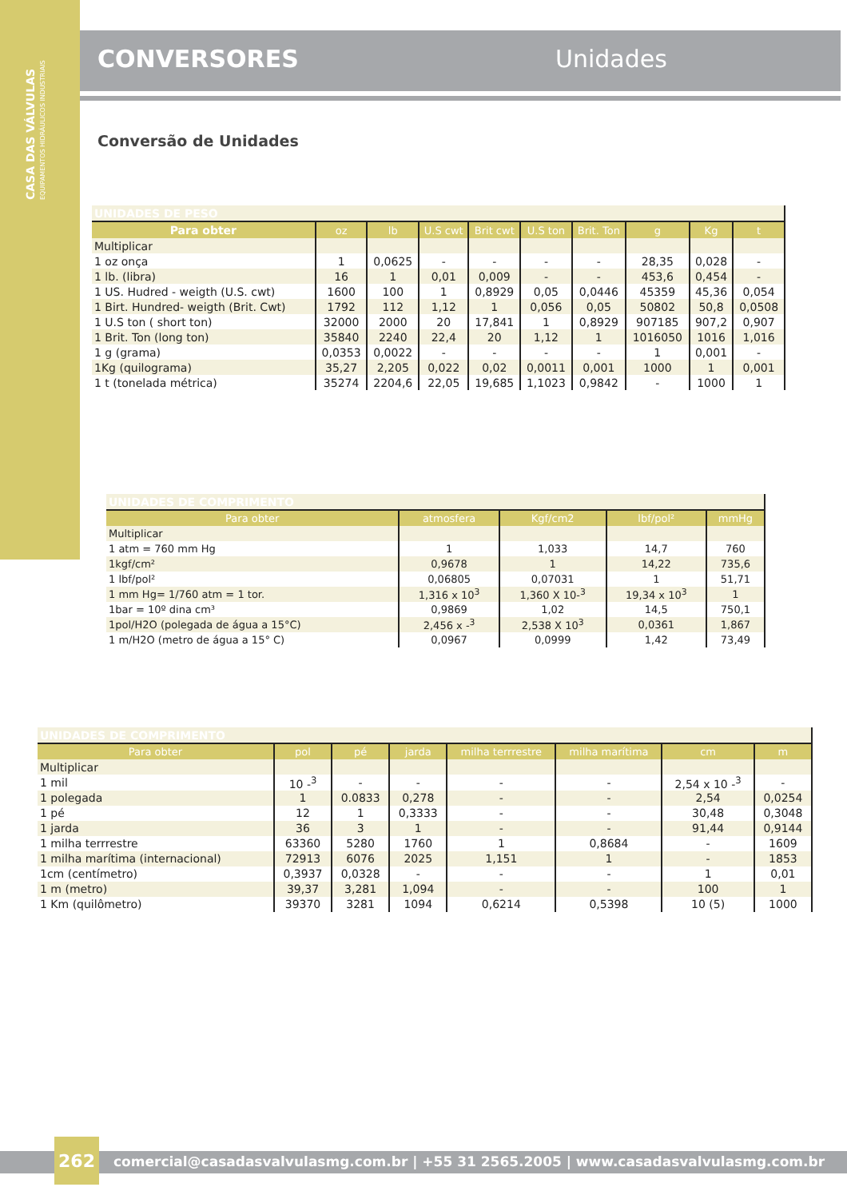CASA DAS VÁLVULAS
EQUIPAMENTOS HIDRÁULICOS INDUSTRIAIS
CONVERSORES Unidades
Conversão de Unidades
| UNIDADES DE PESO | | | | | | | | | |
| Para obter | oz | lb | U.S cwt | Brit cwt | U.S ton | Brit. Ton | g | Kg | t |
| Multiplicar | | | | | | | | | |
| 1 oz onça | 1 | 0,0625 | - | - | - | - | 28,35 | 0,028 | - |
| 1 lb. (libra) | 16 | 1 | 0,01 | 0,009 | - | - | 453,6 | 0,454 | - |
| 1 US. Hudred - weigth (U.S. cwt) | 1600 | 100 | 1 | 0,8929 | 0,05 | 0,0446 | 45359 | 45,36 | 0,054 |
| 1 Birt. Hundred- weigth (Brit. Cwt) | 1792 | 112 | 1,12 | 1 | 0,056 | 0,05 | 50802 | 50,8 | 0,0508 |
| 1 U.S ton ( short ton) | 32000 | 2000 | 20 | 17,841 | 1 | 0,8929 | 907185 | 907,2 | 0,907 |
| 1 Brit. Ton (long ton) | 35840 | 2240 | 22,4 | 20 | 1,12 | 1 | 1016050 | 1016 | 1,016 |
| 1 g (grama) | 0,0353 | 0,0022 | - | - | - | - | 1 | 0,001 | - |
| 1Kg (quilograma) | 35,27 | 2,205 | 0,022 | 0,02 | 0,0011 | 0,001 | 1000 | 1 | 0,001 |
| 1 t (tonelada métrica) | 35274 | 2204,6 | 22,05 | 19,685 | 1,1023 | 0,9842 | - | 1000 | 1 |
| UNIDADES DE COMPRIMENTO | | | | |
| Para obter | atmosfera | Kgf/cm2 | lbf/pol² | mmHg |
| Multiplicar | | | | |
| 1 atm = 760 mm Hg | 1 | 1,033 | 14,7 | 760 |
| 1kgf/cm² | 0,9678 | 1 | 14,22 | 735,6 |
| 1 lbf/pol² | 0,06805 | 0,07031 | 1 | 51,71 |
| 1 mm Hg= 1/760 atm = 1 tor. | 1,316 x 10<sup>3</sup> | 1,360 X 10-<sup>3</sup> | 19,34 x 10<sup>3</sup> | 1 |
| 1bar = 10º dina cm³ | 0,9869 | 1,02 | 14,5 | 750,1 |
| 1pol/H2O (polegada de água a 15°C) | 2,456 x -<sup>3</sup> | 2,538 X 10<sup>3</sup> | 0,0361 | 1,867 |
| 1 m/H2O (metro de água a 15° C) | 0,0967 | 0,0999 | 1,42 | 73,49 |
| UNIDADES DE COMPRIMENTO | | | | | | | |
| Para obter | pol | pé | jarda | milha terrrestre | milha marítima | cm | m |
| Multiplicar | | | | | | | |
| 1 mil | 10 -<sup>3</sup> | - | - | - | - | 2,54 x 10 -<sup>3</sup> | - |
| 1 polegada | 1 | 0.0833 | 0,278 | - | - | 2,54 | 0,0254 |
| 1 pé | 12 | 1 | 0,3333 | - | - | 30,48 | 0,3048 |
| 1 jarda | 36 | 3 | 1 | - | - | 91,44 | 0,9144 |
| 1 milha terrrestre | 63360 | 5280 | 1760 | 1 | 0,8684 | - | 1609 |
| 1 milha marítima (internacional) | 72913 | 6076 | 2025 | 1,151 | 1 | - | 1853 |
| 1cm (centímetro) | 0,3937 | 0,0328 | - | - | - | 1 | 0,01 |
| 1 m (metro) | 39,37 | 3,281 | 1,094 | - | - | 100 | 1 |
| 1 Km (quilômetro) | 39370 | 3281 | 1094 | 0,6214 | 0,5398 | 10 (5) | 1000 |
262
comercial@casadasvalvulasmg.com.br | +55 31 2565.2005 | www.casadasvalvulasmg.com.br